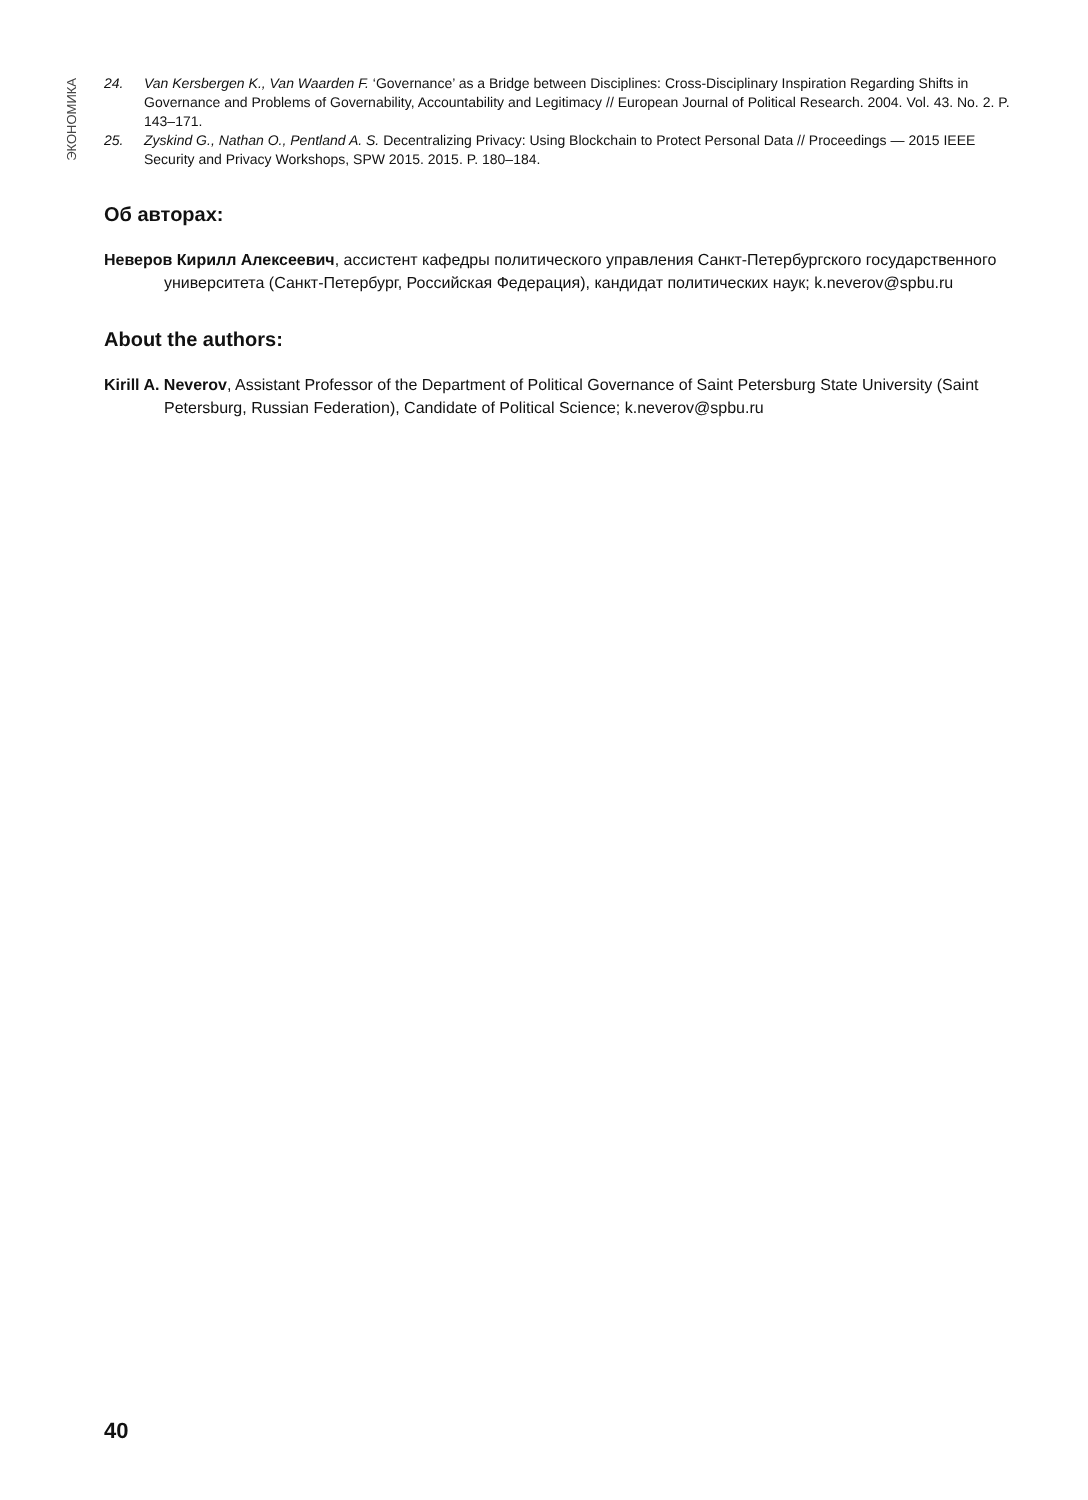ЭКОНОМИКА
24. Van Kersbergen K., Van Waarden F. ‘Governance’ as a Bridge between Disciplines: Cross-Disciplinary Inspiration Regarding Shifts in Governance and Problems of Governability, Accountability and Legitimacy // European Journal of Political Research. 2004. Vol. 43. No. 2. P. 143–171.
25. Zyskind G., Nathan O., Pentland A. S. Decentralizing Privacy: Using Blockchain to Protect Personal Data // Proceedings — 2015 IEEE Security and Privacy Workshops, SPW 2015. 2015. P. 180–184.
Об авторах:
Неверов Кирилл Алексеевич, ассистент кафедры политического управления Санкт-Петербургского государственного университета (Санкт-Петербург, Российская Федерация), кандидат политических наук; k.neverov@spbu.ru
About the authors:
Kirill A. Neverov, Assistant Professor of the Department of Political Governance of Saint Petersburg State University (Saint Petersburg, Russian Federation), Candidate of Political Science; k.neverov@spbu.ru
40